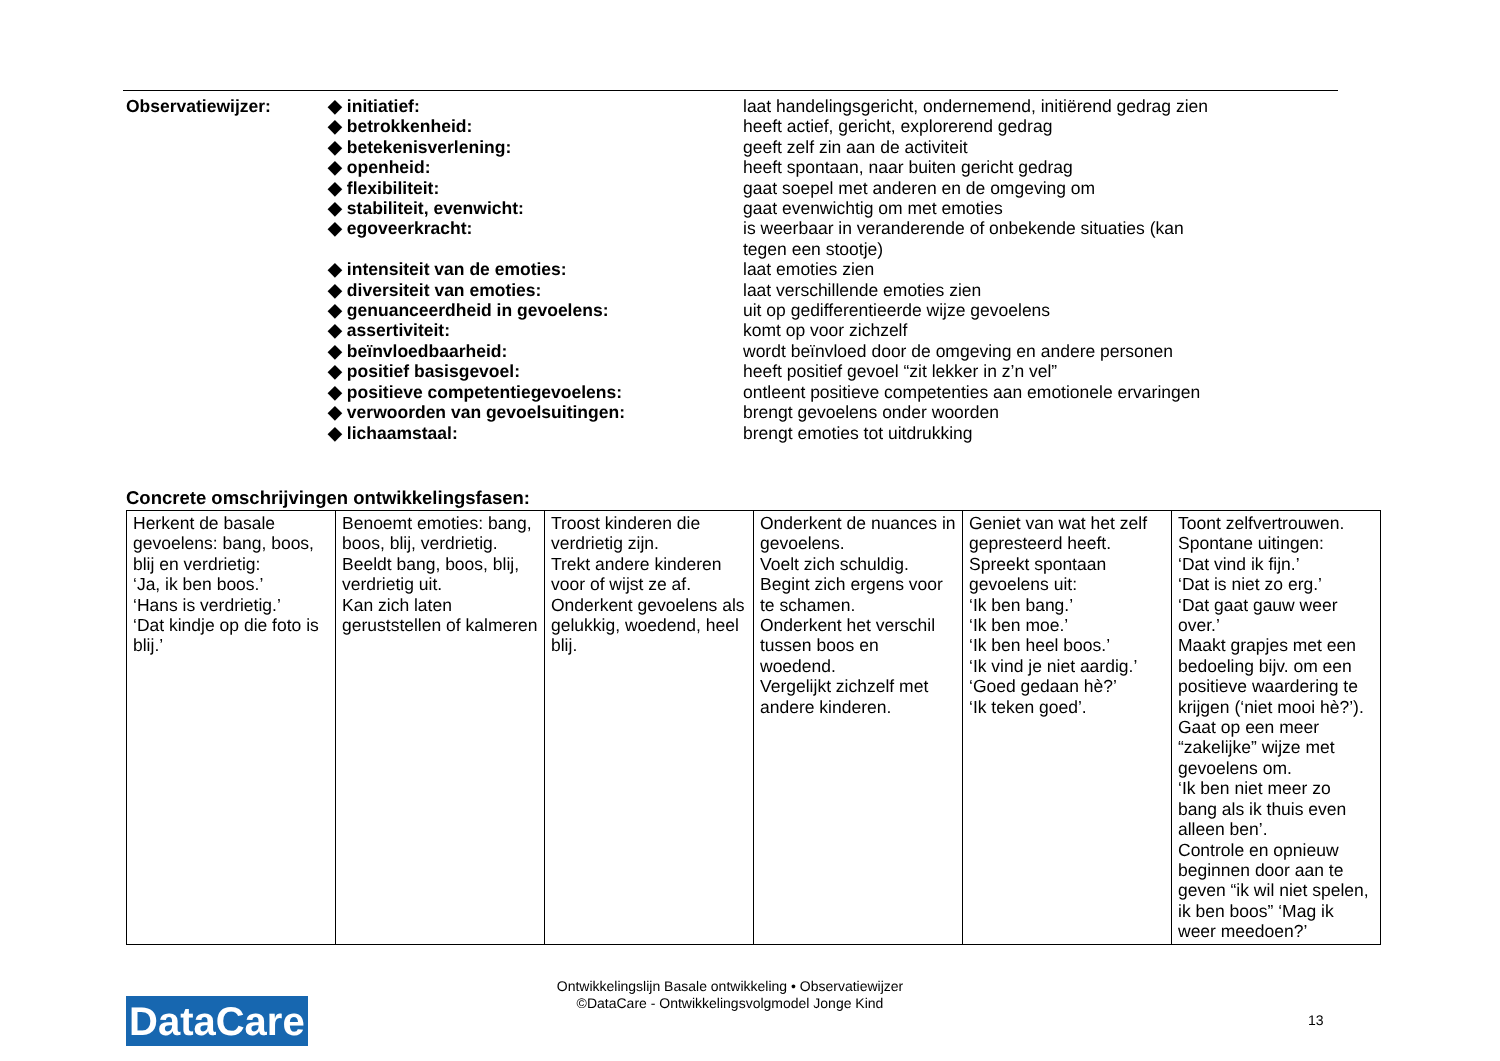| Observatiewijzer: | ◆ initiatief: | laat handelingsgericht, ondernemend, initiërend gedrag zien |
| | ◆ betrokkenheid: | heeft actief, gericht, explorerend gedrag |
| | ◆ betekenisverlening: | geeft zelf zin aan de activiteit |
| | ◆ openheid: | heeft spontaan, naar buiten gericht gedrag |
| | ◆ flexibiliteit: | gaat soepel met anderen en de omgeving om |
| | ◆ stabiliteit, evenwicht: | gaat evenwichtig om met emoties |
| | ◆ egoveerkracht: | is weerbaar in veranderende of onbekende situaties (kan tegen een stootje) |
| | ◆ intensiteit van de emoties: | laat emoties zien |
| | ◆ diversiteit van emoties: | laat verschillende emoties zien |
| | ◆ genuanceerdheid in gevoelens: | uit op gedifferentieerde wijze gevoelens |
| | ◆ assertiviteit: | komt op voor zichzelf |
| | ◆ beïnvloedbaarheid: | wordt beïnvloed door de omgeving en andere personen |
| | ◆ positief basisgevoel: | heeft positief gevoel “zit lekker in z’n vel” |
| | ◆ positieve competentiegevoelens: | ontleent positieve competenties aan emotionele ervaringen |
| | ◆ verwoorden van gevoelsuitingen: | brengt gevoelens onder woorden |
| | ◆ lichaamstaal: | brengt emoties tot uitdrukking |
Concrete omschrijvingen ontwikkelingsfasen:
| Herkent de basale gevoelens: bang, boos, blij en verdrietig: ‘Ja, ik ben boos.’ ‘Hans is verdrietig.’ ‘Dat kindje op die foto is blij.’ | Benoemt emoties: bang, boos, blij, verdrietig. Beeldt bang, boos, blij, verdrietig uit. Kan zich laten geruststellen of kalmeren | Troost kinderen die verdrietig zijn. Trekt andere kinderen voor of wijst ze af. Onderkent gevoelens als gelukkig, woedend, heel blij. | Onderkent de nuances in gevoelens. Voelt zich schuldig. Begint zich ergens voor te schamen. Onderkent het verschil tussen boos en woedend. Vergelijkt zichzelf met andere kinderen. | Geniet van wat het zelf gepresteerd heeft. Spreekt spontaan gevoelens uit: ‘Ik ben bang.’ ‘Ik ben moe.’ ‘Ik ben heel boos.’ ‘Ik vind je niet aardig.’ ‘Goed gedaan hè?’ ‘Ik teken goed’. | Toont zelfvertrouwen. Spontane uitingen: ‘Dat vind ik fijn.’ ‘Dat is niet zo erg.’ ‘Dat gaat gauw weer over.’ Maakt grapjes met een bedoeling bijv. om een positieve waardering te krijgen (‘niet mooi hè?’). Gaat op een meer “zakelijke” wijze met gevoelens om. ‘Ik ben niet meer zo bang als ik thuis even alleen ben’. Controle en opnieuw beginnen door aan te geven “ik wil niet spelen, ik ben boos” ‘Mag ik weer meedoen?’ |
Ontwikkelingslijn Basale ontwikkeling • Observatiewijzer
©DataCare - Ontwikkelingsvolgmodel Jonge Kind
DataCare 13